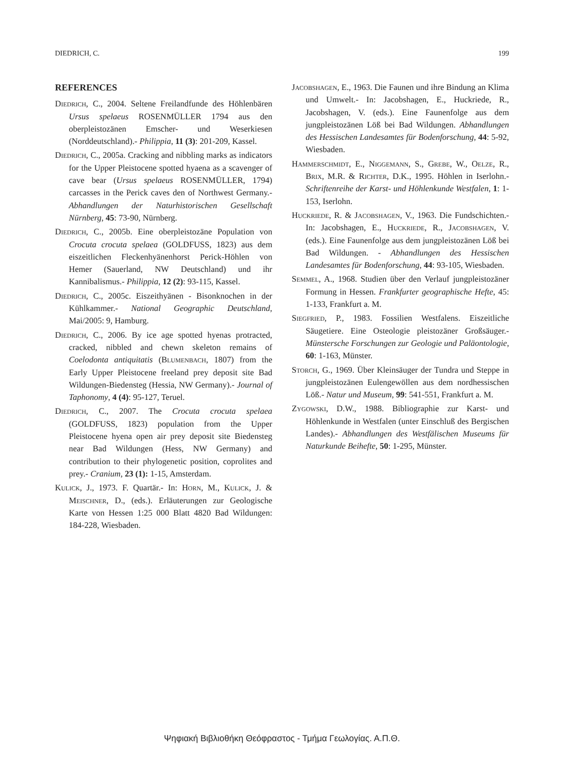DIEDRICH, C. 199
REFERENCES
Diedrich, C., 2004. Seltene Freilandfunde des Höhlenbären Ursus spelaeus ROSENMÜLLER 1794 aus den oberpleistozänen Emscher- und Weserkiesen (Norddeutschland).- Philippia, 11 (3): 201-209, Kassel.
Diedrich, C., 2005a. Cracking and nibbling marks as indicators for the Upper Pleistocene spotted hyaena as a scavenger of cave bear (Ursus spelaeus ROSENMÜLLER, 1794) carcasses in the Perick caves den of Northwest Germany.- Abhandlungen der Naturhistorischen Gesellschaft Nürnberg, 45: 73-90, Nürnberg.
Diedrich, C., 2005b. Eine oberpleistozäne Population von Crocuta crocuta spelaea (GOLDFUSS, 1823) aus dem eiszeitlichen Fleckenhyänenhorst Perick-Höhlen von Hemer (Sauerland, NW Deutschland) und ihr Kannibalismus.- Philippia, 12 (2): 93-115, Kassel.
Diedrich, C., 2005c. Eiszeithyänen - Bisonknochen in der Kühlkammer.- National Geographic Deutschland, Mai/2005: 9, Hamburg.
Diedrich, C., 2006. By ice age spotted hyenas protracted, cracked, nibbled and chewn skeleton remains of Coelodonta antiquitatis (Blumenbach, 1807) from the Early Upper Pleistocene freeland prey deposit site Bad Wildungen-Biedensteg (Hessia, NW Germany).- Journal of Taphonomy, 4 (4): 95-127, Teruel.
Diedrich, C., 2007. The Crocuta crocuta spelaea (GOLDFUSS, 1823) population from the Upper Pleistocene hyena open air prey deposit site Biedensteg near Bad Wildungen (Hess, NW Germany) and contribution to their phylogenetic position, coprolites and prey.- Cranium, 23 (1): 1-15, Amsterdam.
Kulick, J., 1973. F. Quartär.- In: Horn, M., Kulick, J. & Meischner, D., (eds.). Erläuterungen zur Geologische Karte von Hessen 1:25 000 Blatt 4820 Bad Wildungen: 184-228, Wiesbaden.
Jacobshagen, E., 1963. Die Faunen und ihre Bindung an Klima und Umwelt.- In: Jacobshagen, E., Huckriede, R., Jacobshagen, V. (eds.). Eine Faunenfolge aus dem jungpleistozänen Löß bei Bad Wildungen. Abhandlungen des Hessischen Landesamtes für Bodenforschung, 44: 5-92, Wiesbaden.
Hammerschmidt, E., Niggemann, S., Grebe, W., Oelze, R., Brix, M.R. & Richter, D.K., 1995. Höhlen in Iserlohn.- Schriftenreihe der Karst- und Höhlenkunde Westfalen, 1: 1-153, Iserlohn.
Huckriede, R. & Jacobshagen, V., 1963. Die Fundschichten.- In: Jacobshagen, E., Huckriede, R., Jacobshagen, V. (eds.). Eine Faunenfolge aus dem jungpleistozänen Löß bei Bad Wildungen. - Abhandlungen des Hessischen Landesamtes für Bodenforschung, 44: 93-105, Wiesbaden.
Semmel, A., 1968. Studien über den Verlauf jungpleistozäner Formung in Hessen. Frankfurter geographische Hefte, 45: 1-133, Frankfurt a. M.
Siegfried, P., 1983. Fossilien Westfalens. Eiszeitliche Säugetiere. Eine Osteologie pleistozäner Großsäuger.- Münstersche Forschungen zur Geologie und Paläontologie, 60: 1-163, Münster.
Storch, G., 1969. Über Kleinsäuger der Tundra und Steppe in jungpleistozänen Eulengewöllen aus dem nordhessischen Löß.- Natur und Museum, 99: 541-551, Frankfurt a. M.
Zygowski, D.W., 1988. Bibliographie zur Karst- und Höhlenkunde in Westfalen (unter Einschluß des Bergischen Landes).- Abhandlungen des Westfälischen Museums für Naturkunde Beihefte, 50: 1-295, Münster.
Ψηφιακή Βιβλιοθήκη Θεόφραστος - Τμήμα Γεωλογίας. Α.Π.Θ.